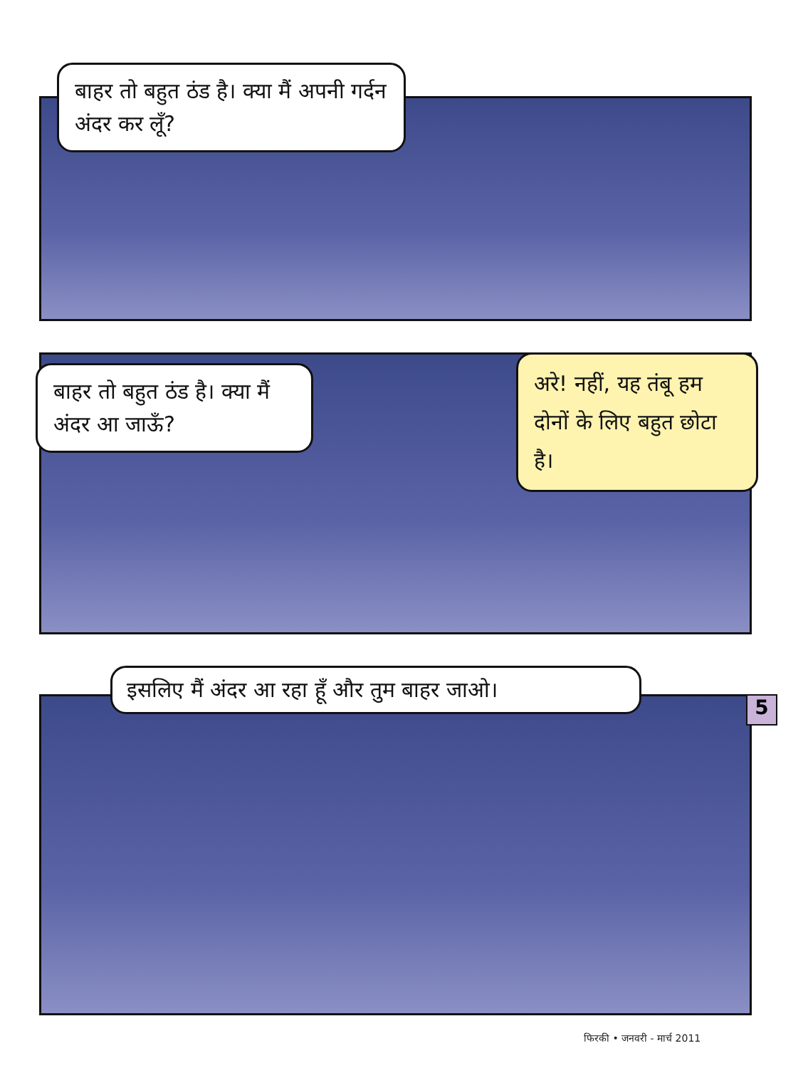बाहर तो बहुत ठंड है। क्या मैं अपनी गर्दन अंदर कर लूँ?
बाहर तो बहुत ठंड है। क्या मैं अंदर आ जाऊँ?
अरे! नहीं, यह तंबू हम दोनों के लिए बहुत छोटा है।
इसलिए मैं अंदर आ रहा हूँ और तुम बाहर जाओ।
5
फिरकी • जनवरी - मार्च 2011